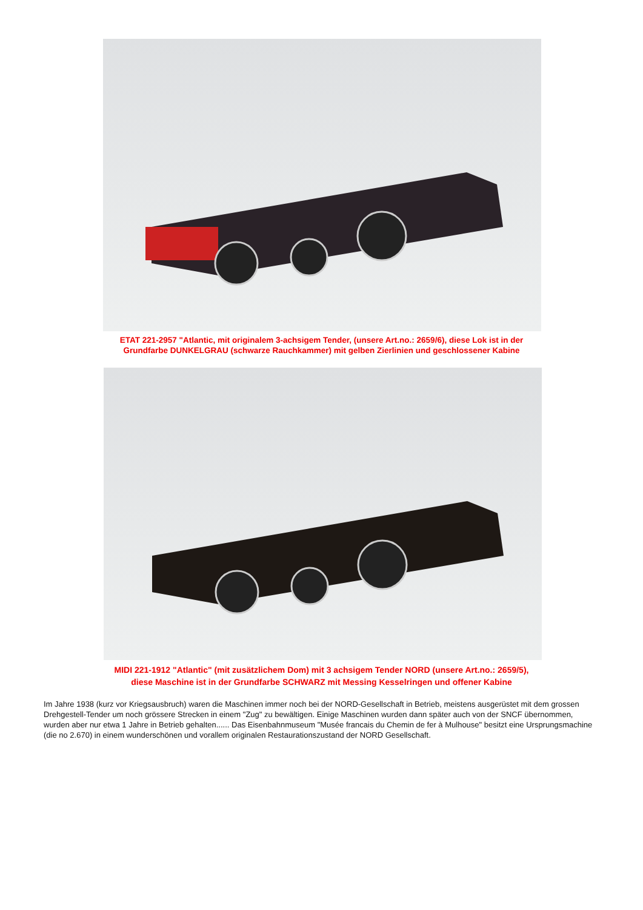ETAT 221-2957 "Atlantic, mit originalem 3-achsigem Tender, (unsere Art.no.: 2659/6), diese Lok ist in der
Grundfarbe DUNKELGRAU (schwarze Rauchkammer) mit gelben Zierlinien und geschlossener Kabine
MIDI 221-1912 "Atlantic" (mit zusätzlichem Dom) mit 3 achsigem Tender NORD (unsere Art.no.: 2659/5),
diese Maschine ist in der Grundfarbe SCHWARZ mit Messing Kesselringen und offener Kabine
Im Jahre 1938 (kurz vor Kriegsausbruch) waren die Maschinen immer noch bei der NORD-Gesellschaft in Betrieb, meistens ausgerüstet mit dem grossen Drehgestell-Tender um noch grössere Strecken in einem "Zug" zu bewältigen. Einige Maschinen wurden dann später auch von der SNCF übernommen, wurden aber nur etwa 1 Jahre in Betrieb gehalten...... Das Eisenbahnmuseum "Musée francais du Chemin de fer à Mulhouse" besitzt eine Ursprungsmachine (die no 2.670) in einem wunderschönen und vorallem originalen Restaurationszustand der NORD Gesellschaft.